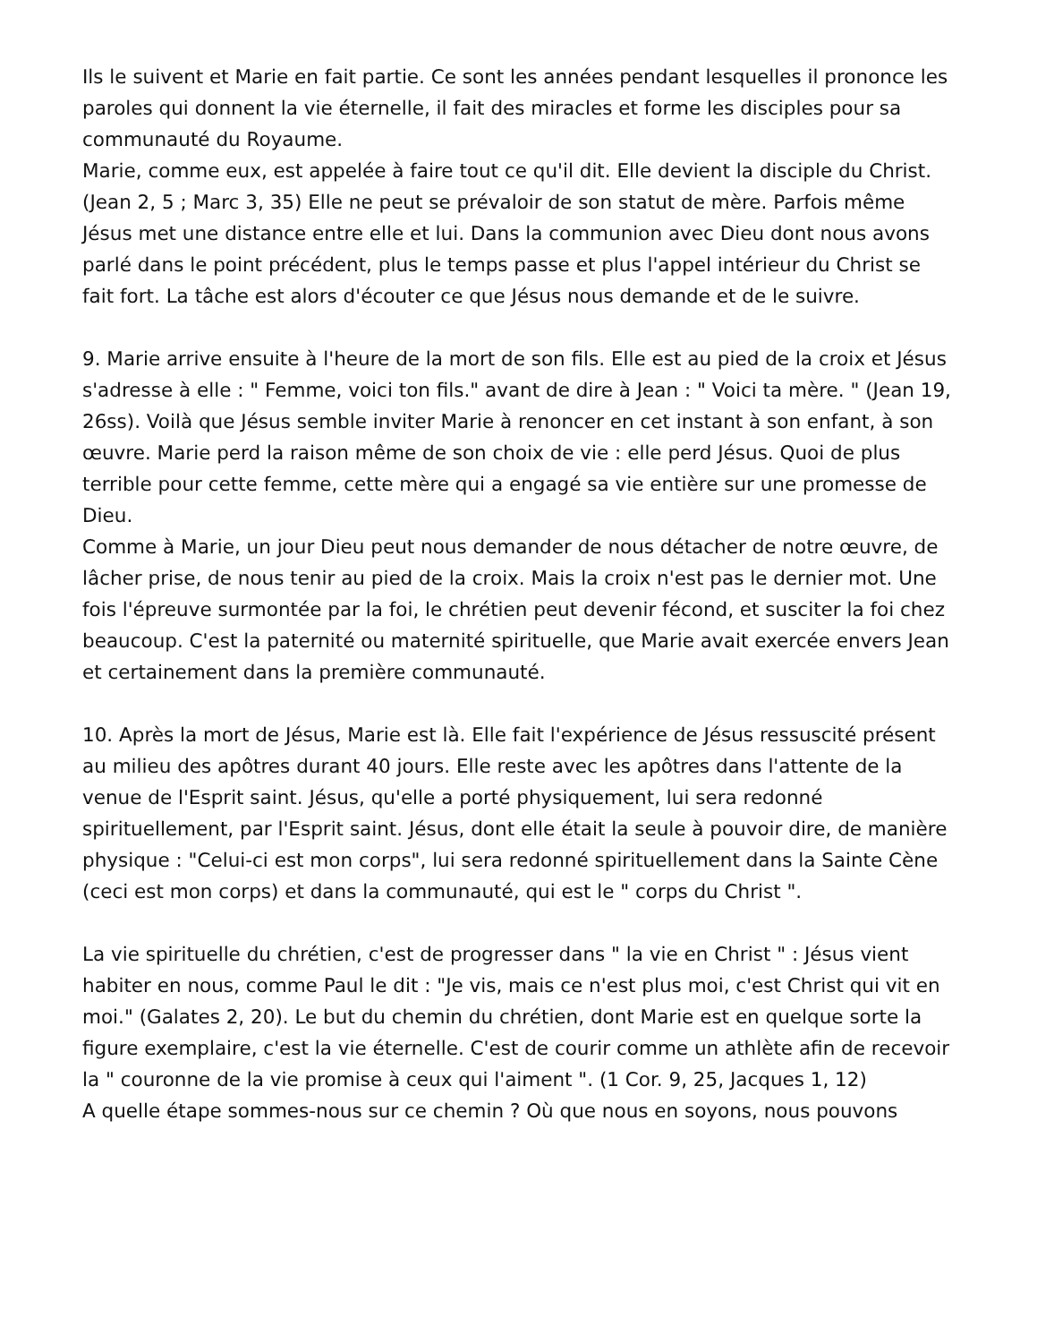Ils le suivent et Marie en fait partie. Ce sont les années pendant lesquelles il prononce les paroles qui donnent la vie éternelle, il fait des miracles et forme les disciples pour sa communauté du Royaume.
Marie, comme eux, est appelée à faire tout ce qu'il dit. Elle devient la disciple du Christ. (Jean 2, 5 ; Marc 3, 35) Elle ne peut se prévaloir de son statut de mère. Parfois même Jésus met une distance entre elle et lui. Dans la communion avec Dieu dont nous avons parlé dans le point précédent, plus le temps passe et plus l'appel intérieur du Christ se fait fort. La tâche est alors d'écouter ce que Jésus nous demande et de le suivre.
9. Marie arrive ensuite à l'heure de la mort de son fils. Elle est au pied de la croix et Jésus s'adresse à elle : " Femme, voici ton fils." avant de dire à Jean : " Voici ta mère. " (Jean 19, 26ss). Voilà que Jésus semble inviter Marie à renoncer en cet instant à son enfant, à son œuvre. Marie perd la raison même de son choix de vie : elle perd Jésus. Quoi de plus terrible pour cette femme, cette mère qui a engagé sa vie entière sur une promesse de Dieu.
Comme à Marie, un jour Dieu peut nous demander de nous détacher de notre œuvre, de lâcher prise, de nous tenir au pied de la croix. Mais la croix n'est pas le dernier mot. Une fois l'épreuve surmontée par la foi, le chrétien peut devenir fécond, et susciter la foi chez beaucoup. C'est la paternité ou maternité spirituelle, que Marie avait exercée envers Jean et certainement dans la première communauté.
10. Après la mort de Jésus, Marie est là. Elle fait l'expérience de Jésus ressuscité présent au milieu des apôtres durant 40 jours. Elle reste avec les apôtres dans l'attente de la venue de l'Esprit saint. Jésus, qu'elle a porté physiquement, lui sera redonné spirituellement, par l'Esprit saint. Jésus, dont elle était la seule à pouvoir dire, de manière physique : "Celui-ci est mon corps", lui sera redonné spirituellement dans la Sainte Cène (ceci est mon corps) et dans la communauté, qui est le " corps du Christ ".
La vie spirituelle du chrétien, c'est de progresser dans " la vie en Christ " : Jésus vient habiter en nous, comme Paul le dit : "Je vis, mais ce n'est plus moi, c'est Christ qui vit en moi." (Galates 2, 20). Le but du chemin du chrétien, dont Marie est en quelque sorte la figure exemplaire, c'est la vie éternelle. C'est de courir comme un athlète afin de recevoir la " couronne de la vie promise à ceux qui l'aiment ". (1 Cor. 9, 25, Jacques 1, 12)
A quelle étape sommes-nous sur ce chemin ? Où que nous en soyons, nous pouvons